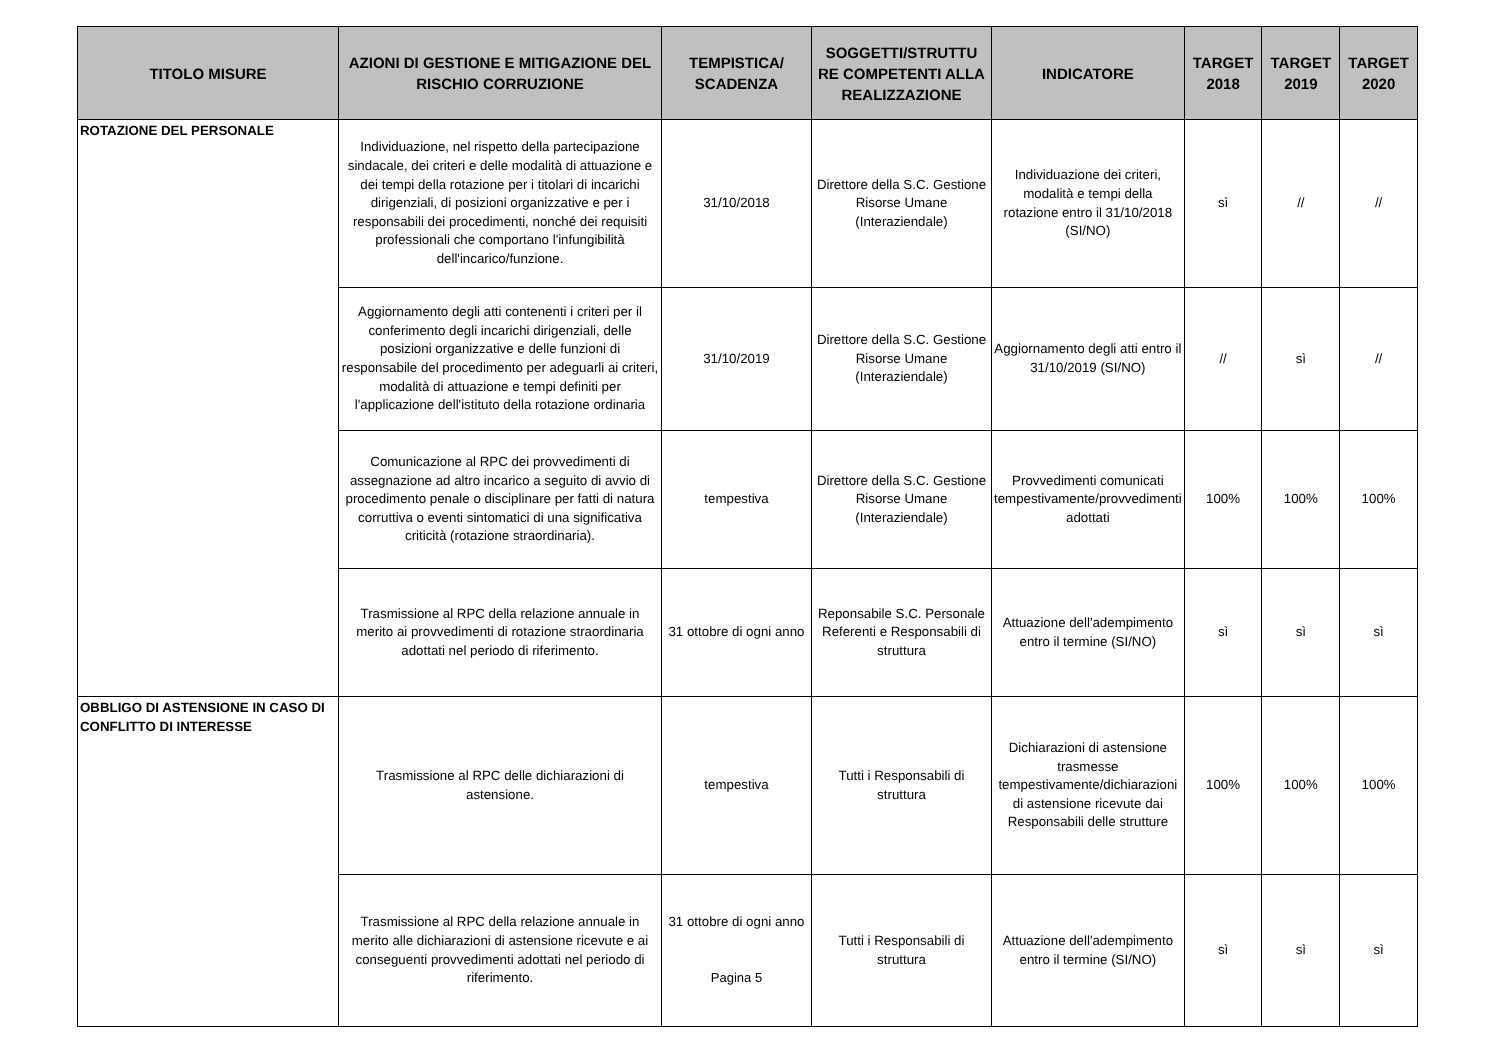| TITOLO MISURE | AZIONI DI GESTIONE E MITIGAZIONE DEL RISCHIO CORRUZIONE | TEMPISTICA/ SCADENZA | SOGGETTI/STRUTTU RE COMPETENTI ALLA REALIZZAZIONE | INDICATORE | TARGET 2018 | TARGET 2019 | TARGET 2020 |
| --- | --- | --- | --- | --- | --- | --- | --- |
| ROTAZIONE DEL PERSONALE | Individuazione, nel rispetto della partecipazione sindacale, dei criteri e delle modalità di attuazione e dei tempi della rotazione per i titolari di incarichi dirigenziali, di posizioni organizzative e per i responsabili dei procedimenti, nonché dei requisiti professionali che comportano l'infungibilità dell'incarico/funzione. | 31/10/2018 | Direttore della S.C. Gestione Risorse Umane (Interaziendale) | Individuazione dei criteri, modalità e tempi della rotazione entro il 31/10/2018 (SI/NO) | sì | // | // |
| | Aggiornamento degli atti contenenti i criteri per il conferimento degli incarichi dirigenziali, delle posizioni organizzative e delle funzioni di responsabile del procedimento per adeguarli ai criteri, modalità di attuazione e tempi definiti per l'applicazione dell'istituto della rotazione ordinaria | 31/10/2019 | Direttore della S.C. Gestione Risorse Umane (Interaziendale) | Aggiornamento degli atti entro il 31/10/2019 (SI/NO) | // | sì | // |
| | Comunicazione al RPC dei provvedimenti di assegnazione ad altro incarico a seguito di avvio di procedimento penale o disciplinare per fatti di natura corruttiva o eventi sintomatici di una significativa criticità (rotazione straordinaria). | tempestiva | Direttore della S.C. Gestione Risorse Umane (Interaziendale) | Provvedimenti comunicati tempestivamente/provvedimenti adottati | 100% | 100% | 100% |
| | Trasmissione al RPC della relazione annuale in merito ai provvedimenti di rotazione straordinaria adottati nel periodo di riferimento. | 31 ottobre di ogni anno | Reponsabile S.C. Personale Referenti e Responsabili di struttura | Attuazione dell'adempimento entro il termine (SI/NO) | sì | sì | sì |
| OBBLIGO DI ASTENSIONE IN CASO DI CONFLITTO DI INTERESSE | Trasmissione al RPC delle dichiarazioni di astensione. | tempestiva | Tutti i Responsabili di struttura | Dichiarazioni di astensione trasmesse tempestivamente/dichiarazioni di astensione ricevute dai Responsabili delle strutture | 100% | 100% | 100% |
| | Trasmissione al RPC della relazione annuale in merito alle dichiarazioni di astensione ricevute e ai conseguenti provvedimenti adottati nel periodo di riferimento. | 31 ottobre di ogni anno Pagina 5 | Tutti i Responsabili di struttura | Attuazione dell'adempimento entro il termine (SI/NO) | sì | sì | sì |